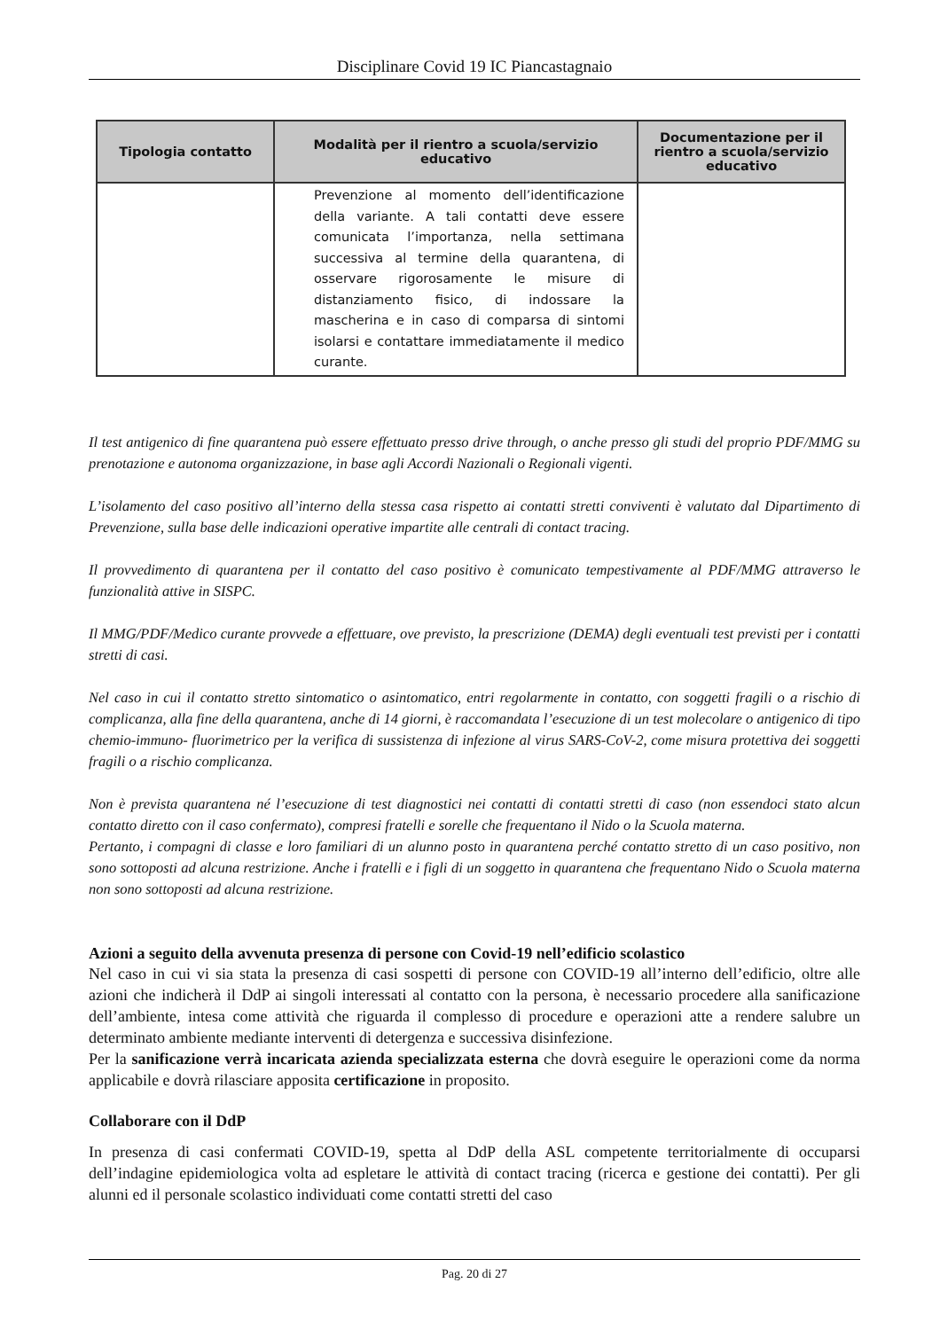Disciplinare Covid 19 IC Piancastagnaio
| Tipologia contatto | Modalità per il rientro a scuola/servizio educativo | Documentazione per il rientro a scuola/servizio educativo |
| --- | --- | --- |
| | Prevenzione al momento dell’identificazione della variante. A tali contatti deve essere comunicata l’importanza, nella settimana successiva al termine della quarantena, di osservare rigorosamente le misure di distanziamento fisico, di indossare la mascherina e in caso di comparsa di sintomi isolarsi e contattare immediatamente il medico curante. | |
Il test antigenico di fine quarantena può essere effettuato presso drive through, o anche presso gli studi del proprio PDF/MMG su prenotazione e autonoma organizzazione, in base agli Accordi Nazionali o Regionali vigenti.
L’isolamento del caso positivo all’interno della stessa casa rispetto ai contatti stretti conviventi è valutato dal Dipartimento di Prevenzione, sulla base delle indicazioni operative impartite alle centrali di contact tracing.
Il provvedimento di quarantena per il contatto del caso positivo è comunicato tempestivamente al PDF/MMG attraverso le funzionalità attive in SISPC.
Il MMG/PDF/Medico curante provvede a effettuare, ove previsto, la prescrizione (DEMA) degli eventuali test previsti per i contatti stretti di casi.
Nel caso in cui il contatto stretto sintomatico o asintomatico, entri regolarmente in contatto, con soggetti fragili o a rischio di complicanza, alla fine della quarantena, anche di 14 giorni, è raccomandata l’esecuzione di un test molecolare o antigenico di tipo chemio-immuno- fluorimetrico per la verifica di sussistenza di infezione al virus SARS-CoV-2, come misura protettiva dei soggetti fragili o a rischio complicanza.
Non è prevista quarantena né l’esecuzione di test diagnostici nei contatti di contatti stretti di caso (non essendoci stato alcun contatto diretto con il caso confermato), compresi fratelli e sorelle che frequentano il Nido o la Scuola materna.
Pertanto, i compagni di classe e loro familiari di un alunno posto in quarantena perché contatto stretto di un caso positivo, non sono sottoposti ad alcuna restrizione. Anche i fratelli e i figli di un soggetto in quarantena che frequentano Nido o Scuola materna non sono sottoposti ad alcuna restrizione.
Azioni a seguito della avvenuta presenza di persone con Covid-19 nell’edificio scolastico
Nel caso in cui vi sia stata la presenza di casi sospetti di persone con COVID-19 all’interno dell’edificio, oltre alle azioni che indicherà il DdP ai singoli interessati al contatto con la persona, è necessario procedere alla sanificazione dell’ambiente, intesa come attività che riguarda il complesso di procedure e operazioni atte a rendere salubre un determinato ambiente mediante interventi di detergenza e successiva disinfezione.
Per la sanificazione verrà incaricata azienda specializzata esterna che dovrà eseguire le operazioni come da norma applicabile e dovrà rilasciare apposita certificazione in proposito.
Collaborare con il DdP
In presenza di casi confermati COVID-19, spetta al DdP della ASL competente territorialmente di occuparsi dell’indagine epidemiologica volta ad espletare le attività di contact tracing (ricerca e gestione dei contatti). Per gli alunni ed il personale scolastico individuati come contatti stretti del caso
Pag. 20 di 27